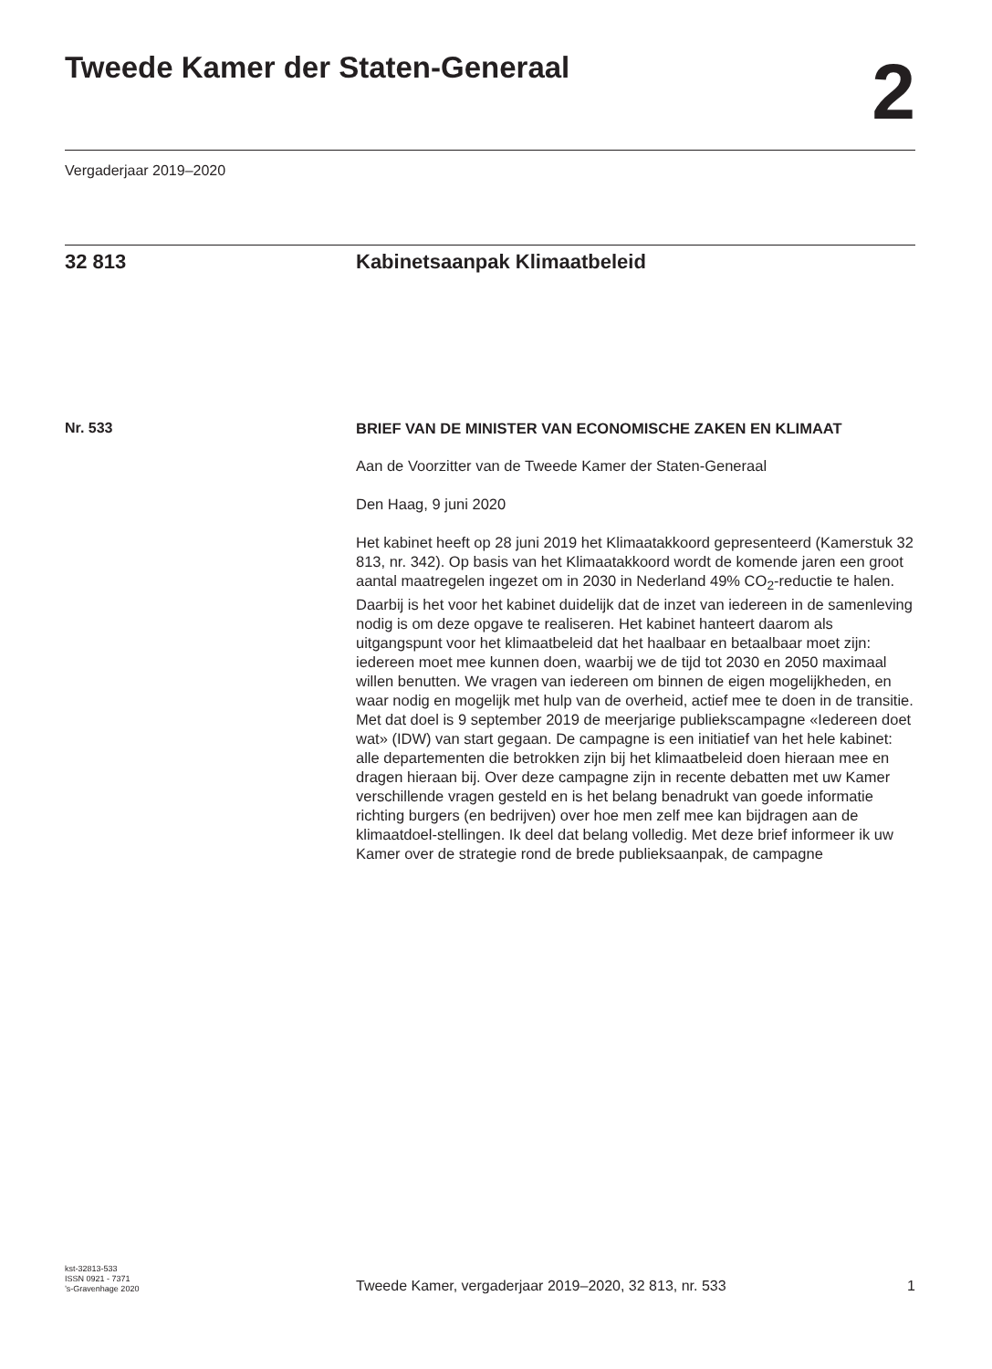Tweede Kamer der Staten-Generaal
2
Vergaderjaar 2019–2020
32 813 Kabinetsaanpak Klimaatbeleid
Nr. 533
BRIEF VAN DE MINISTER VAN ECONOMISCHE ZAKEN EN KLIMAAT
Aan de Voorzitter van de Tweede Kamer der Staten-Generaal
Den Haag, 9 juni 2020
Het kabinet heeft op 28 juni 2019 het Klimaatakkoord gepresenteerd (Kamerstuk 32 813, nr. 342). Op basis van het Klimaatakkoord wordt de komende jaren een groot aantal maatregelen ingezet om in 2030 in Nederland 49% CO<sub>2</sub>-reductie te halen. Daarbij is het voor het kabinet duidelijk dat de inzet van iedereen in de samenleving nodig is om deze opgave te realiseren. Het kabinet hanteert daarom als uitgangspunt voor het klimaatbeleid dat het haalbaar en betaalbaar moet zijn: iedereen moet mee kunnen doen, waarbij we de tijd tot 2030 en 2050 maximaal willen benutten. We vragen van iedereen om binnen de eigen mogelijkheden, en waar nodig en mogelijk met hulp van de overheid, actief mee te doen in de transitie.
Met dat doel is 9 september 2019 de meerjarige publiekscampagne «Iedereen doet wat» (IDW) van start gegaan. De campagne is een initiatief van het hele kabinet: alle departementen die betrokken zijn bij het klimaatbeleid doen hieraan mee en dragen hieraan bij. Over deze campagne zijn in recente debatten met uw Kamer verschillende vragen gesteld en is het belang benadrukt van goede informatie richting burgers (en bedrijven) over hoe men zelf mee kan bijdragen aan de klimaatdoel-stellingen. Ik deel dat belang volledig. Met deze brief informeer ik uw Kamer over de strategie rond de brede publieksaanpak, de campagne
kst-32813-533
ISSN 0921 - 7371
’s-Gravenhage 2020
Tweede Kamer, vergaderjaar 2019–2020, 32 813, nr. 533
1